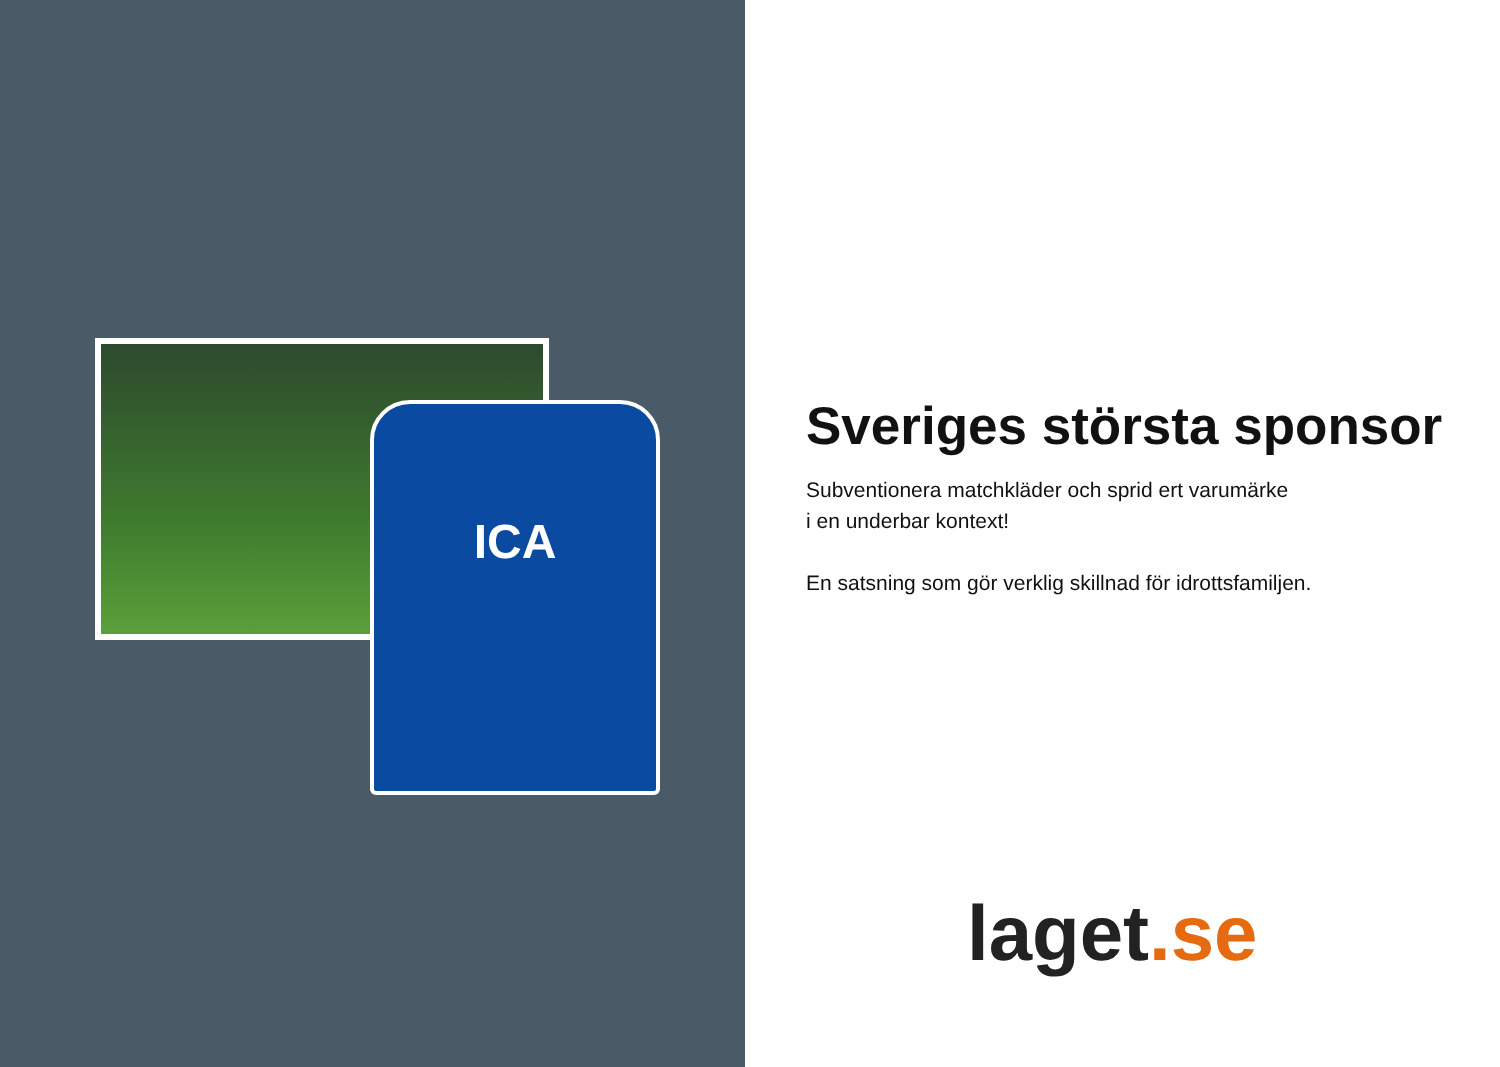ICA
Sveriges största sponsor
Subventionera matchkläder och sprid ert varumärke
i en underbar kontext!
En satsning som gör verklig skillnad för idrottsfamiljen.
laget.se